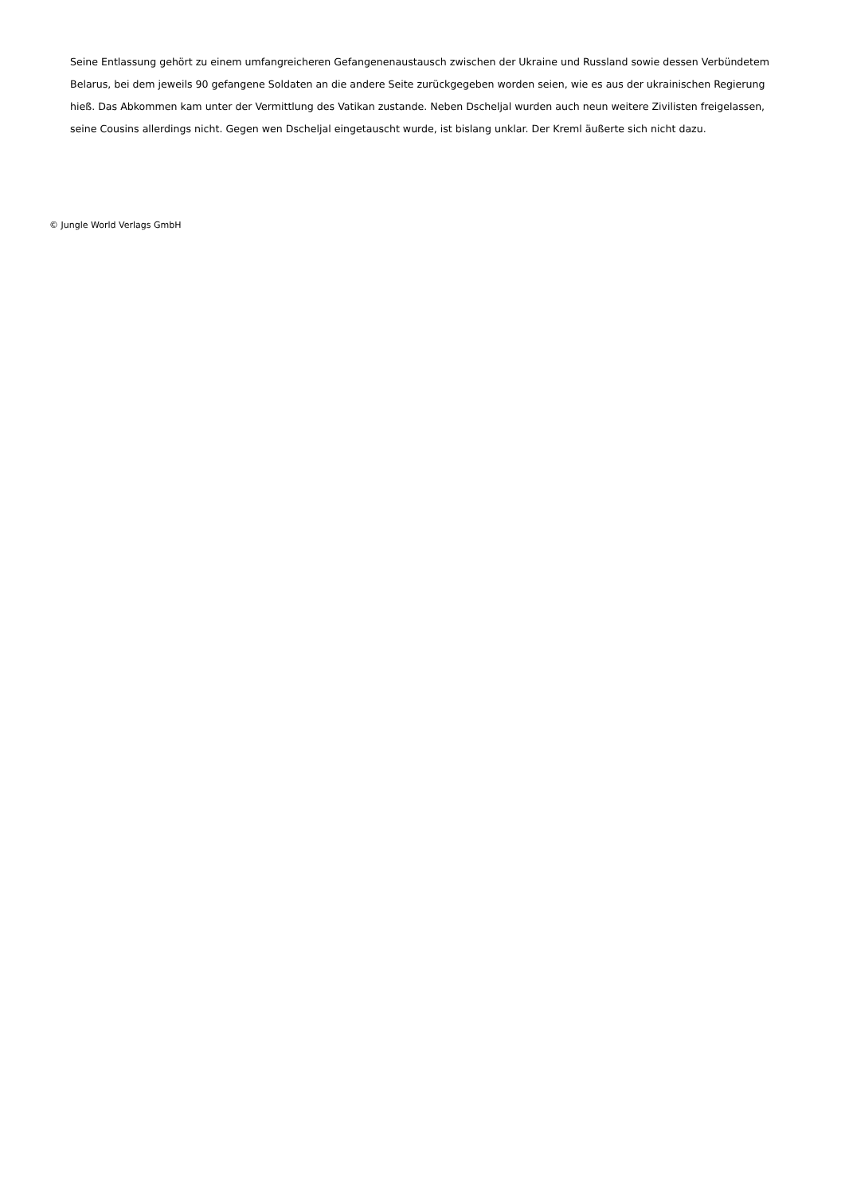Seine Entlassung gehört zu einem umfangreicheren Gefangenenaustausch zwischen der Ukraine und Russland sowie dessen Verbündetem Belarus, bei dem jeweils 90 gefangene Soldaten an die andere Seite zurückgegeben worden seien, wie es aus der ukrainischen Regierung hieß. Das Abkommen kam unter der Vermittlung des Vatikan zustande. Neben Dscheljal wurden auch neun weitere Zivilisten freigelassen, seine Cousins allerdings nicht. Gegen wen Dscheljal eingetauscht wurde, ist bislang unklar. Der Kreml äußerte sich nicht dazu.
© Jungle World Verlags GmbH